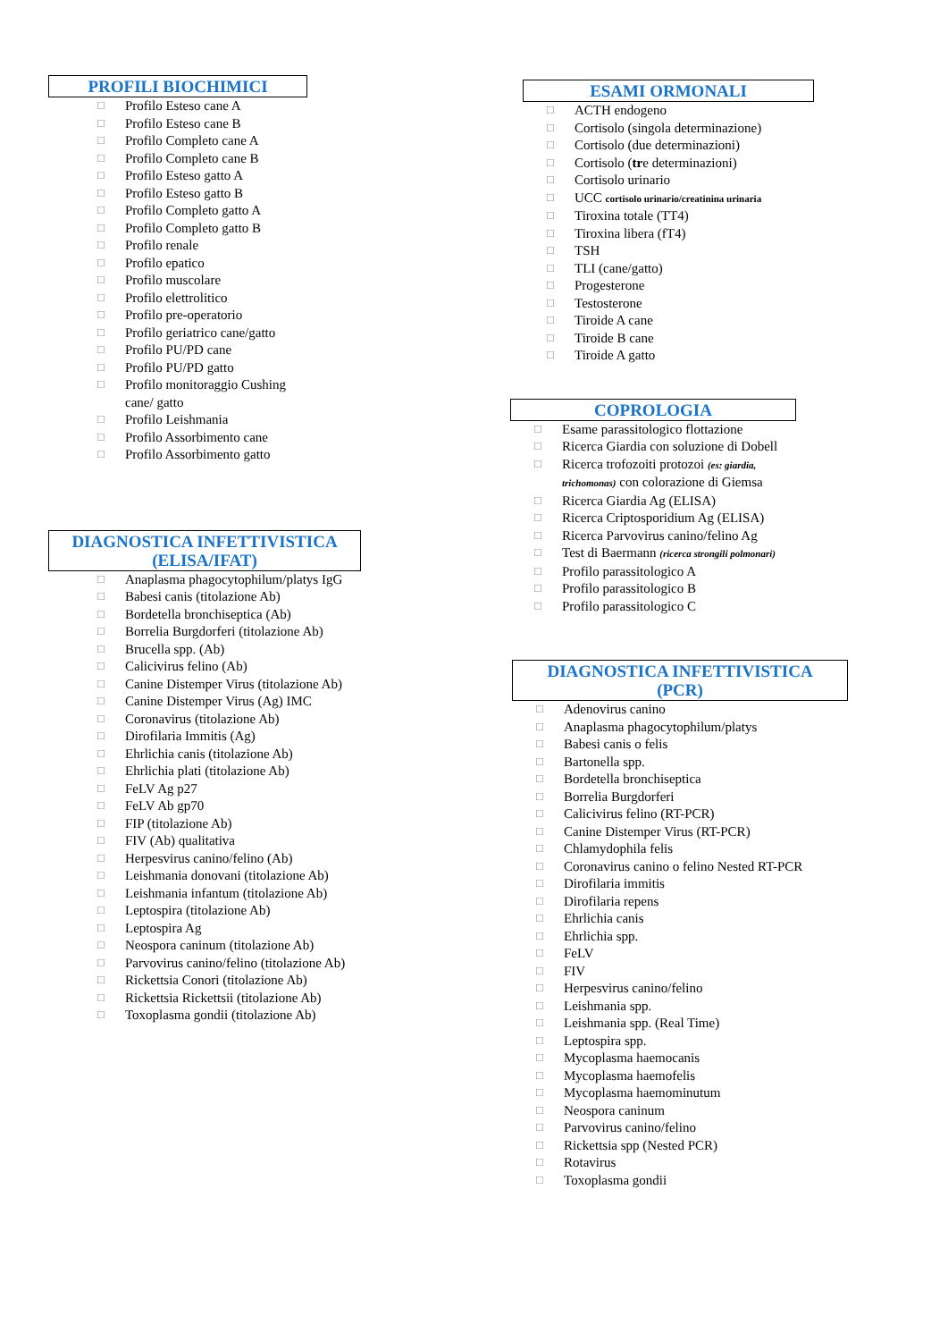PROFILI BIOCHIMICI
☐ Profilo Esteso cane A
☐ Profilo Esteso cane B
☐ Profilo Completo cane A
☐ Profilo Completo cane B
☐ Profilo Esteso gatto A
☐ Profilo Esteso gatto B
☐ Profilo Completo gatto A
☐ Profilo Completo gatto B
☐ Profilo renale
☐ Profilo epatico
☐ Profilo muscolare
☐ Profilo elettrolitico
☐ Profilo pre-operatorio
☐ Profilo geriatrico cane/gatto
☐ Profilo PU/PD cane
☐ Profilo PU/PD gatto
☐ Profilo monitoraggio Cushing
cane/ gatto
☐ Profilo Leishmania
☐ Profilo Assorbimento cane
☐ Profilo Assorbimento gatto
DIAGNOSTICA INFETTIVISTICA
(ELISA/IFAT)
☐ Anaplasma phagocytophilum/platys IgG
☐ Babesi canis (titolazione Ab)
☐ Bordetella bronchiseptica (Ab)
☐ Borrelia Burgdorferi (titolazione Ab)
☐ Brucella spp. (Ab)
☐ Calicivirus felino (Ab)
☐ Canine Distemper Virus (titolazione Ab)
☐ Canine Distemper Virus (Ag) IMC
☐ Coronavirus (titolazione Ab)
☐ Dirofilaria Immitis (Ag)
☐ Ehrlichia canis (titolazione Ab)
☐ Ehrlichia plati (titolazione Ab)
☐ FeLV Ag p27
☐ FeLV Ab gp70
☐ FIP (titolazione Ab)
☐ FIV (Ab) qualitativa
☐ Herpesvirus canino/felino (Ab)
☐ Leishmania donovani (titolazione Ab)
☐ Leishmania infantum (titolazione Ab)
☐ Leptospira (titolazione Ab)
☐ Leptospira Ag
☐ Neospora caninum (titolazione Ab)
☐ Parvovirus canino/felino (titolazione Ab)
☐ Rickettsia Conori (titolazione Ab)
☐ Rickettsia Rickettsii (titolazione Ab)
☐ Toxoplasma gondii (titolazione Ab)
ESAMI ORMONALI
☐ ACTH endogeno
☐ Cortisolo (singola determinazione)
☐ Cortisolo (due determinazioni)
☐ Cortisolo (tre determinazioni)
☐ Cortisolo urinario
☐ UCC cortisolo urinario/creatinina urinaria
☐ Tiroxina totale (TT4)
☐ Tiroxina libera (fT4)
☐ TSH
☐ TLI (cane/gatto)
☐ Progesterone
☐ Testosterone
☐ Tiroide A cane
☐ Tiroide B cane
☐ Tiroide A gatto
COPROLOGIA
☐ Esame parassitologico flottazione
☐ Ricerca Giardia con soluzione di Dobell
☐ Ricerca trofozoiti protozoi (es: giardia, trichomonas) con colorazione di Giemsa
☐ Ricerca Giardia Ag (ELISA)
☐ Ricerca Criptosporidium Ag (ELISA)
☐ Ricerca Parvovirus canino/felino Ag
☐ Test di Baermann (ricerca strongili polmonari)
☐ Profilo parassitologico A
☐ Profilo parassitologico B
☐ Profilo parassitologico C
DIAGNOSTICA INFETTIVISTICA
(PCR)
☐ Adenovirus canino
☐ Anaplasma phagocytophilum/platys
☐ Babesi canis o felis
☐ Bartonella spp.
☐ Bordetella bronchiseptica
☐ Borrelia Burgdorferi
☐ Calicivirus felino (RT-PCR)
☐ Canine Distemper Virus (RT-PCR)
☐ Chlamydophila felis
☐ Coronavirus canino o felino Nested RT-PCR
☐ Dirofilaria immitis
☐ Dirofilaria repens
☐ Ehrlichia canis
☐ Ehrlichia spp.
☐ FeLV
☐ FIV
☐ Herpesvirus canino/felino
☐ Leishmania spp.
☐ Leishmania spp. (Real Time)
☐ Leptospira spp.
☐ Mycoplasma haemocanis
☐ Mycoplasma haemofelis
☐ Mycoplasma haemominutum
☐ Neospora caninum
☐ Parvovirus canino/felino
☐ Rickettsia spp (Nested PCR)
☐ Rotavirus
☐ Toxoplasma gondii